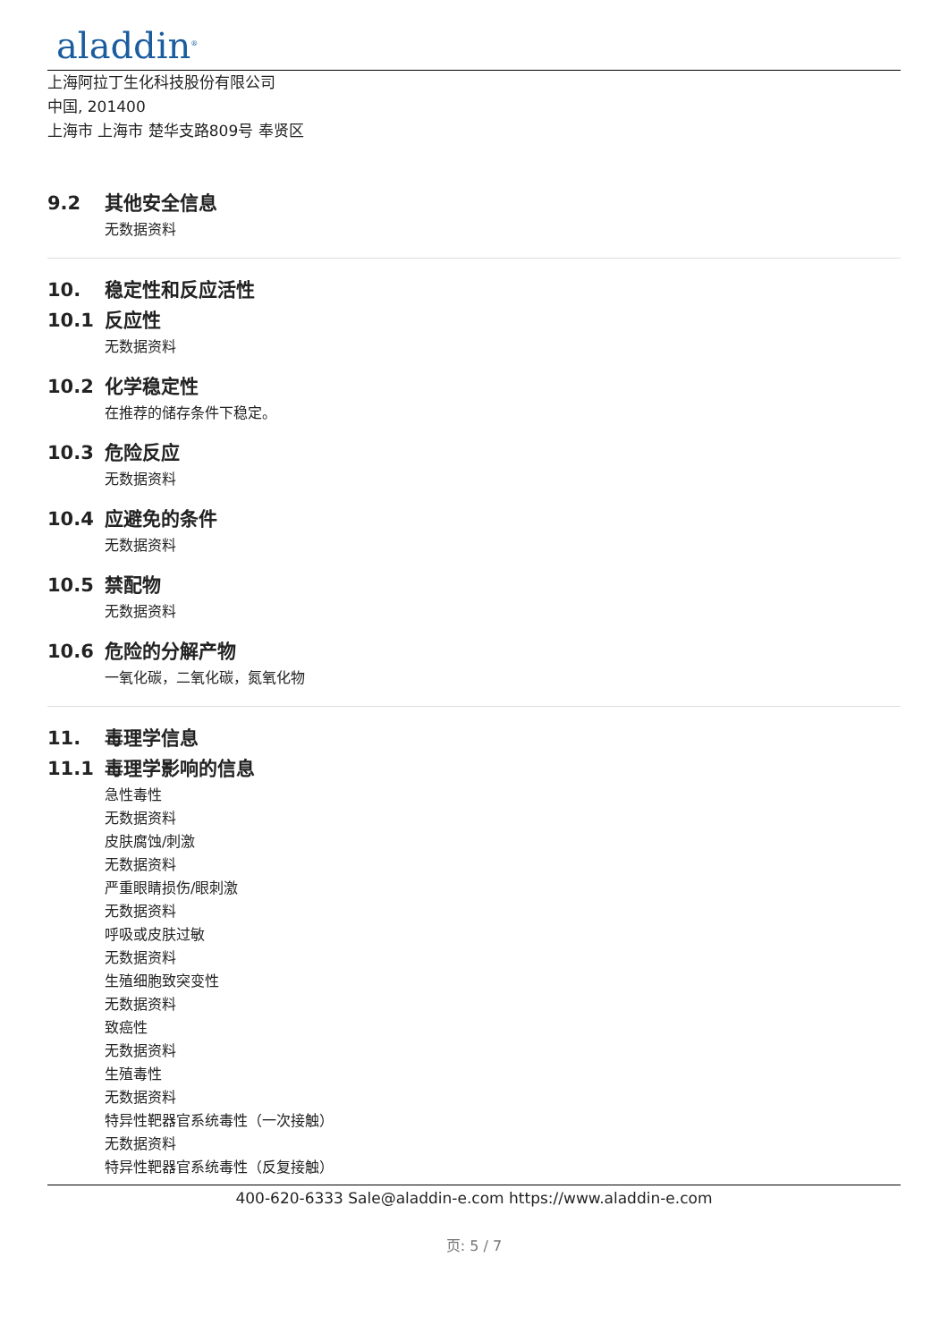aladdin<sup>®</sup>
上海阿拉丁生化科技股份有限公司
中国, 201400
上海市 上海市 楚华支路809号 奉贤区
9.2 其他安全信息
无数据资料
10. 稳定性和反应活性
10.1 反应性
无数据资料
10.2 化学稳定性
在推荐的储存条件下稳定。
10.3 危险反应
无数据资料
10.4 应避免的条件
无数据资料
10.5 禁配物
无数据资料
10.6 危险的分解产物
一氧化碳，二氧化碳，氮氧化物
11. 毒理学信息
11.1 毒理学影响的信息
急性毒性
无数据资料
皮肤腐蚀/刺激
无数据资料
严重眼睛损伤/眼刺激
无数据资料
呼吸或皮肤过敏
无数据资料
生殖细胞致突变性
无数据资料
致癌性
无数据资料
生殖毒性
无数据资料
特异性靶器官系统毒性（一次接触）
无数据资料
特异性靶器官系统毒性（反复接触）
400-620-6333 Sale@aladdin-e.com https://www.aladdin-e.com
页: 5 / 7